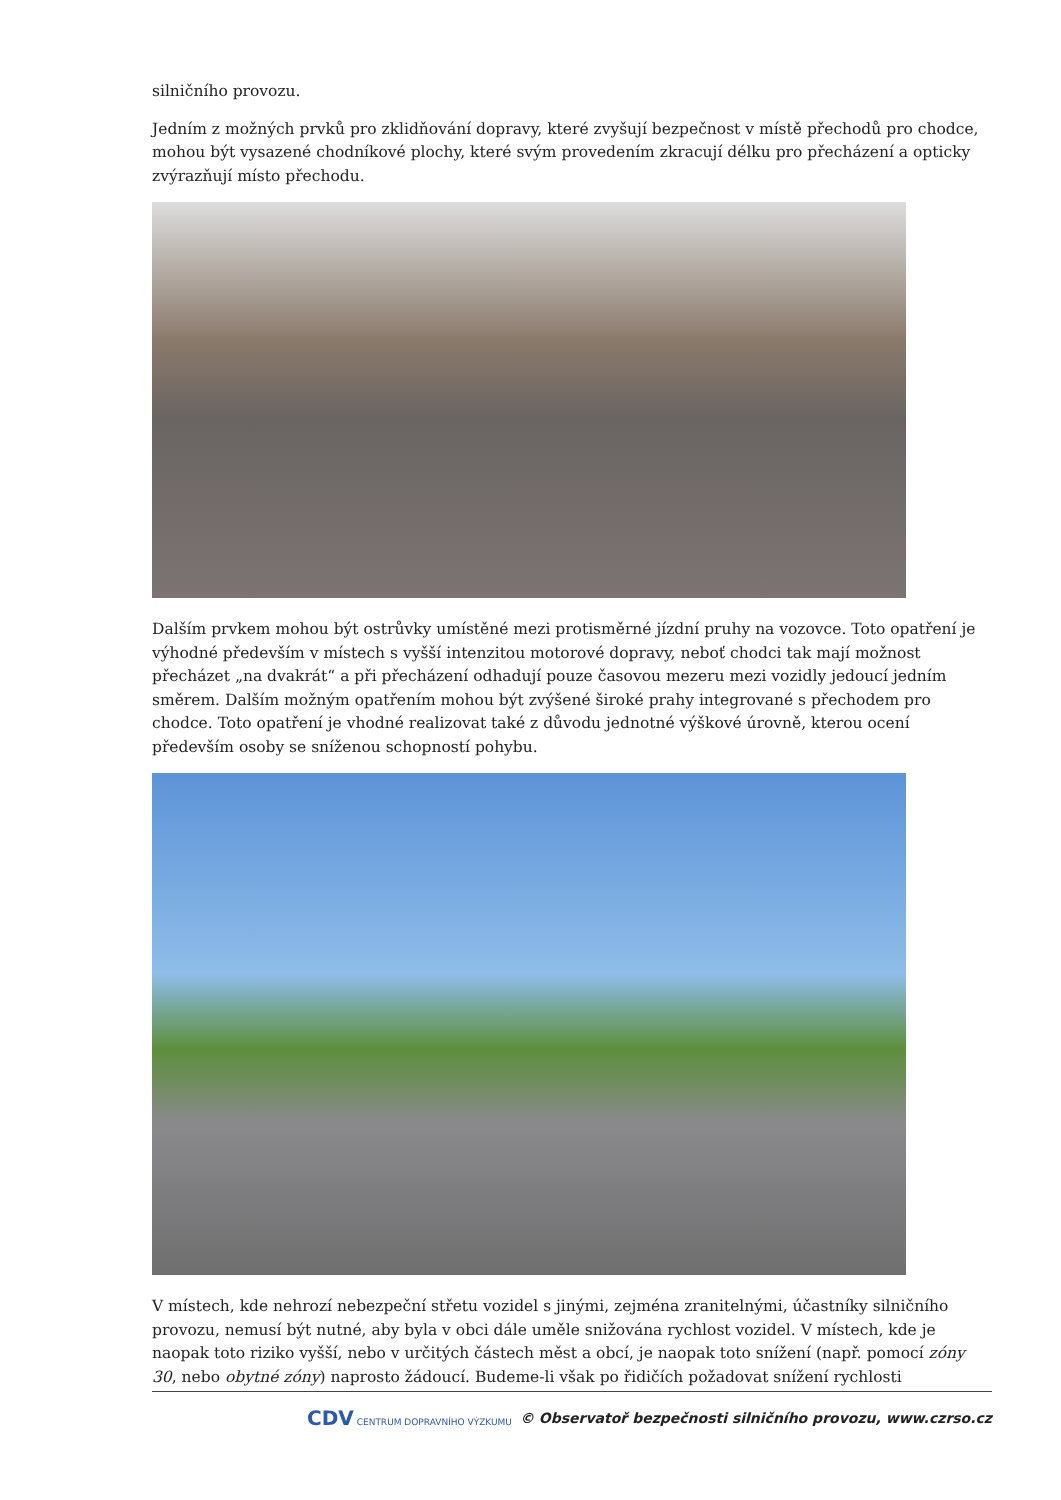silničního provozu.
Jedním z možných prvků pro zklidňování dopravy, které zvyšují bezpečnost v místě přechodů pro chodce, mohou být vysazené chodníkové plochy, které svým provedením zkracují délku pro přecházení a opticky zvýrazňují místo přechodu.
Dalším prvkem mohou být ostrůvky umístěné mezi protisměrné jízdní pruhy na vozovce. Toto opatření je výhodné především v místech s vyšší intenzitou motorové dopravy, neboť chodci tak mají možnost přecházet „na dvakrát“ a při přecházení odhadují pouze časovou mezeru mezi vozidly jedoucí jedním směrem. Dalším možným opatřením mohou být zvýšené široké prahy integrované s přechodem pro chodce. Toto opatření je vhodné realizovat také z důvodu jednotné výškové úrovně, kterou ocení především osoby se sníženou schopností pohybu.
V místech, kde nehrozí nebezpeční střetu vozidel s jinými, zejména zranitelnými, účastníky silničního provozu, nemusí být nutné, aby byla v obci dále uměle snižována rychlost vozidel. V místech, kde je naopak toto riziko vyšší, nebo v určitých částech měst a obcí, je naopak toto snížení (např. pomocí zóny 30, nebo obytné zóny) naprosto žádoucí. Budeme-li však po řidičích požadovat snížení rychlosti
CDV CENTRUM DOPRAVNÍHO VÝZKUMU © Observatoř bezpečnosti silničního provozu, www.czrso.cz